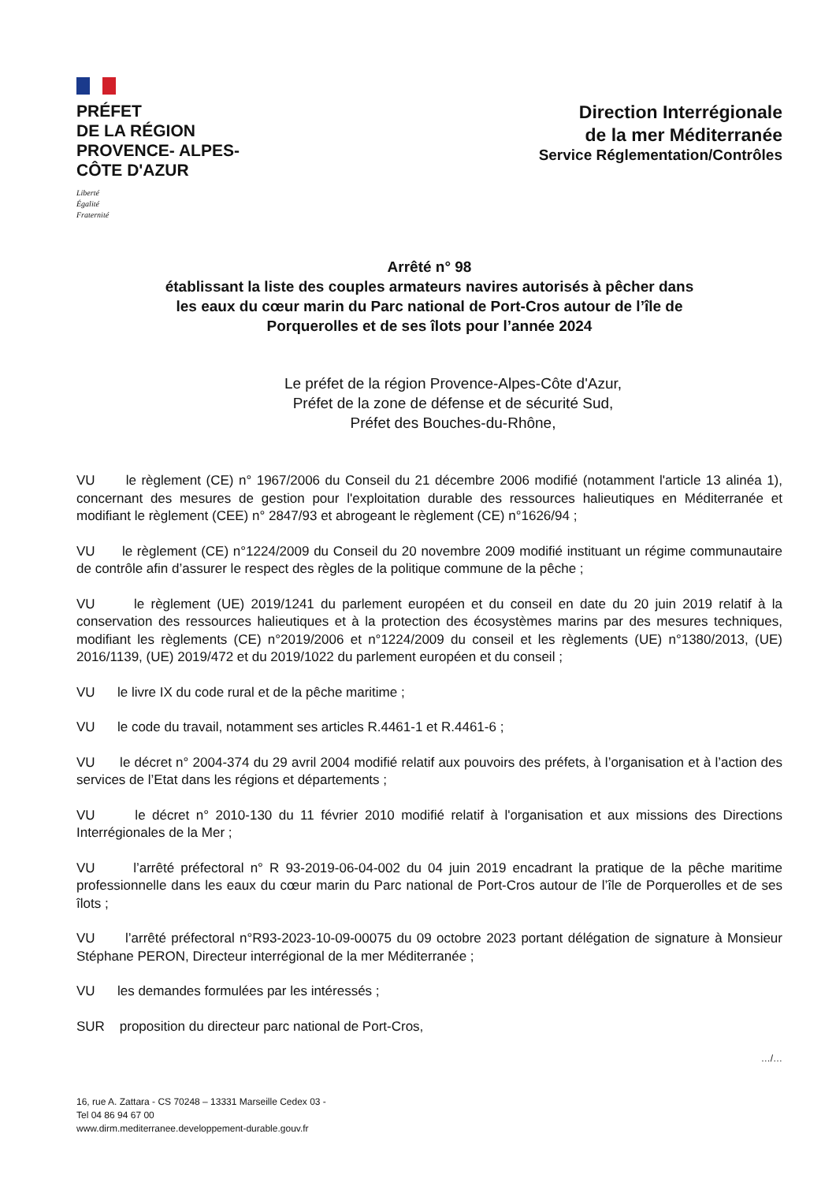PRÉFET
DE LA RÉGION
PROVENCE- ALPES-
CÔTE D'AZUR
Liberté
Égalité
Fraternité
Direction Interrégionale
de la mer Méditerranée
Service Réglementation/Contrôles
Arrêté n° 98
établissant la liste des couples armateurs navires autorisés à pêcher dans
les eaux du cœur marin du Parc national de Port-Cros autour de l’île de
Porquerolles et de ses îlots pour l’année 2024
Le préfet de la région Provence-Alpes-Côte d'Azur,
Préfet de la zone de défense et de sécurité Sud,
Préfet des Bouches-du-Rhône,
VU le règlement (CE) n° 1967/2006 du Conseil du 21 décembre 2006 modifié (notamment l'article 13 alinéa 1), concernant des mesures de gestion pour l'exploitation durable des ressources halieutiques en Méditerranée et modifiant le règlement (CEE) n° 2847/93 et abrogeant le règlement (CE) n°1626/94 ;
VU le règlement (CE) n°1224/2009 du Conseil du 20 novembre 2009 modifié instituant un régime communautaire de contrôle afin d’assurer le respect des règles de la politique commune de la pêche ;
VU le règlement (UE) 2019/1241 du parlement européen et du conseil en date du 20 juin 2019 relatif à la conservation des ressources halieutiques et à la protection des écosystèmes marins par des mesures techniques, modifiant les règlements (CE) n°2019/2006 et n°1224/2009 du conseil et les règlements (UE) n°1380/2013, (UE) 2016/1139, (UE) 2019/472 et du 2019/1022 du parlement européen et du conseil ;
VU le livre IX du code rural et de la pêche maritime ;
VU le code du travail, notamment ses articles R.4461-1 et R.4461-6 ;
VU le décret n° 2004-374 du 29 avril 2004 modifié relatif aux pouvoirs des préfets, à l’organisation et à l’action des services de l’Etat dans les régions et départements ;
VU le décret n° 2010-130 du 11 février 2010 modifié relatif à l'organisation et aux missions des Directions Interrégionales de la Mer ;
VU l’arrêté préfectoral n° R 93-2019-06-04-002 du 04 juin 2019 encadrant la pratique de la pêche maritime professionnelle dans les eaux du cœur marin du Parc national de Port-Cros autour de l’île de Porquerolles et de ses îlots ;
VU l’arrêté préfectoral n°R93-2023-10-09-00075 du 09 octobre 2023 portant délégation de signature à Monsieur Stéphane PERON, Directeur interrégional de la mer Méditerranée ;
VU les demandes formulées par les intéressés ;
SUR proposition du directeur parc national de Port-Cros,
…/…
16, rue A. Zattara - CS 70248 – 13331 Marseille Cedex 03 -
Tel 04 86 94 67 00
www.dirm.mediterranee.developpement-durable.gouv.fr